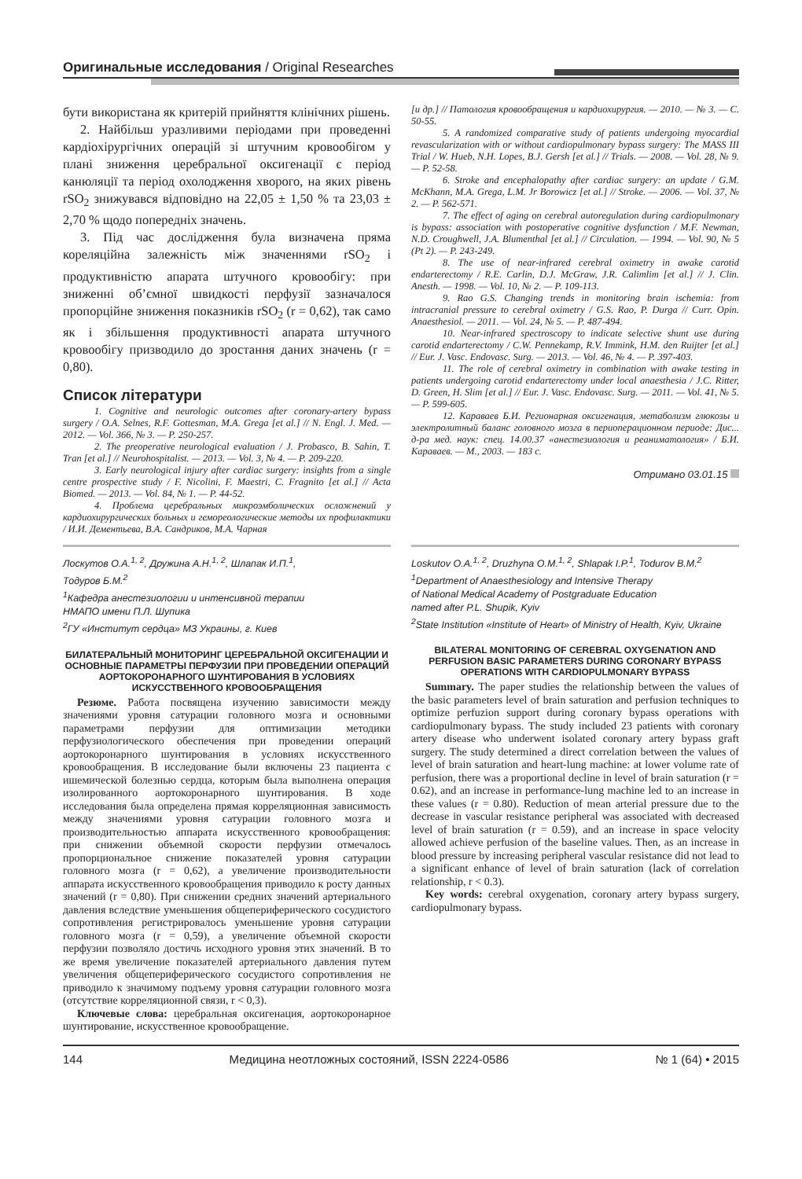Оригинальные исследования / Original Researches
бути використана як критерій прийняття клінічних рішень.
2. Найбільш уразливими періодами при проведенні кардіохірургічних операцій зі штучним кровообігом у плані зниження церебральної оксигенації є період канюляції та період охолодження хворого, на яких рівень rSO<sub>2</sub> знижувався відповідно на 22,05 ± 1,50 % та 23,03 ± 2,70 % щодо попередніх значень.
3. Під час дослідження була визначена пряма кореляційна залежність між значеннями rSO<sub>2</sub> і продуктивністю апарата штучного кровообігу: при зниженні об’ємної швидкості перфузії зазначалося пропорційне зниження показників rSO<sub>2</sub> (r = 0,62), так само як і збільшення продуктивності апарата штучного кровообігу призводило до зростання даних значень (r = 0,80).
Список літератури
1. Cognitive and neurologic outcomes after coronary-artery bypass surgery / O.A. Selnes, R.F. Gottesman, M.A. Grega [et al.] // N. Engl. J. Med. — 2012. — Vol. 366, № 3. — P. 250-257.
2. The preoperative neurological evaluation / J. Probasco, B. Sahin, T. Tran [et al.] // Neurohospitalist. — 2013. — Vol. 3, № 4. — P. 209-220.
3. Early neurological injury after cardiac surgery: insights from a single centre prospective study / F. Nicolini, F. Maestri, C. Fragnito [et al.] // Acta Biomed. — 2013. — Vol. 84, № 1. — P. 44-52.
4. Проблема церебральных микроэмболических осложнений у кардиохирургических больных и гемореологические методы их профилактики / И.И. Дементьева, В.А. Сандриков, М.А. Чарная
[и др.] // Патология кровообращения и кардиохирургия. — 2010. — № 3. — С. 50-55.
5. A randomized comparative study of patients undergoing myocardial revascularization with or without cardiopulmonary bypass surgery: The MASS III Trial / W. Hueb, N.H. Lopes, B.J. Gersh [et al.] // Trials. — 2008. — Vol. 28, № 9. — P. 52-58.
6. Stroke and encephalopathy after cardiac surgery: an update / G.M. McKhann, M.A. Grega, L.M. Jr Borowicz [et al.] // Stroke. — 2006. — Vol. 37, № 2. — P. 562-571.
7. The effect of aging on cerebral autoregulation during cardiopulmonary is bypass: association with postoperative cognitive dysfunction / M.F. Newman, N.D. Croughwell, J.A. Blumenthal [et al.] // Circulation. — 1994. — Vol. 90, № 5 (Pt 2). — P. 243-249.
8. The use of near-infrared cerebral oximetry in awake carotid endarterectomy / R.E. Carlin, D.J. McGraw, J.R. Calimlim [et al.] // J. Clin. Anesth. — 1998. — Vol. 10, № 2. — P. 109-113.
9. Rao G.S. Changing trends in monitoring brain ischemia: from intracranial pressure to cerebral oximetry / G.S. Rao, P. Durga // Curr. Opin. Anaesthesiol. — 2011. — Vol. 24, № 5. — P. 487-494.
10. Near-infrared spectroscopy to indicate selective shunt use during carotid endarterectomy / C.W. Pennekamp, R.V. Immink, H.M. den Ruijter [et al.] // Eur. J. Vasc. Endovasc. Surg. — 2013. — Vol. 46, № 4. — P. 397-403.
11. The role of cerebral oximetry in combination with awake testing in patients undergoing carotid endarterectomy under local anaesthesia / J.C. Ritter, D. Green, H. Slim [et al.] // Eur. J. Vasc. Endovasc. Surg. — 2011. — Vol. 41, № 5. — P. 599-605.
12. Караваев Б.И. Регионарная оксигенация, метаболизм глюкозы и электролитный баланс головного мозга в периоперационном периоде: Дис... д-ра мед. наук: спец. 14.00.37 «анестезиология и реаниматология» / Б.И. Караваев. — М., 2003. — 183 с.
Отримано 03.01.15
Лоскутов О.А.<sup>1, 2</sup>, Дружина А.Н.<sup>1, 2</sup>, Шлапак И.П.<sup>1</sup>,
Тодуров Б.М.<sup>2</sup>
<sup>1</sup> Кафедра анестезиологии и интенсивной терапии
НМАПО имени П.Л. Шупика
<sup>2</sup> ГУ «Институт сердца» МЗ Украины, г. Киев
БИЛАТЕРАЛЬНЫЙ МОНИТОРИНГ ЦЕРЕБРАЛЬНОЙ ОКСИГЕНАЦИИ И ОСНОВНЫЕ ПАРАМЕТРЫ ПЕРФУЗИИ ПРИ ПРОВЕДЕНИИ ОПЕРАЦИЙ АОРТОКОРОНАРНОГО ШУНТИРОВАНИЯ В УСЛОВИЯХ ИСКУССТВЕННОГО КРОВООБРАЩЕНИЯ
Резюме. Работа посвящена изучению зависимости между значениями уровня сатурации головного мозга и основными параметрами перфузии для оптимизации методики перфузиологического обеспечения при проведении операций аортокоронарного шунтирования в условиях искусственного кровообращения. В исследование были включены 23 пациента с ишемической болезнью сердца, которым была выполнена операция изолированного аортокоронарного шунтирования. В ходе исследования была определена прямая корреляционная зависимость между значениями уровня сатурации головного мозга и производительностью аппарата искусственного кровообращения: при снижении объемной скорости перфузии отмечалось пропорциональное снижение показателей уровня сатурации головного мозга (r = 0,62), а увеличение производительности аппарата искусственного кровообращения приводило к росту данных значений (r = 0,80). При снижении средних значений артериального давления вследствие уменьшения общепериферического сосудистого сопротивления регистрировалось уменьшение уровня сатурации головного мозга (r = 0,59), а увеличение объемной скорости перфузии позволяло достичь исходного уровня этих значений. В то же время увеличение показателей артериального давления путем увеличения общепериферического сосудистого сопротивления не приводило к значимому подъему уровня сатурации головного мозга (отсутствие корреляционной связи, r < 0,3).
Ключевые слова: церебральная оксигенация, аортокоронарное шунтирование, искусственное кровообращение.
Loskutov O.A.<sup>1, 2</sup>, Druzhyna O.M.<sup>1, 2</sup>, Shlapak I.P.<sup>1</sup>, Todurov B.M.<sup>2</sup>
<sup>1</sup> Department of Anaesthesiology and Intensive Therapy
of National Medical Academy of Postgraduate Education
named after P.L. Shupik, Kyiv
<sup>2</sup> State Institution «Institute of Heart» of Ministry of Health, Kyiv, Ukraine
BILATERAL MONITORING OF CEREBRAL OXYGENATION AND PERFUSION BASIC PARAMETERS DURING CORONARY BYPASS OPERATIONS WITH CARDIOPULMONARY BYPASS
Summary. The paper studies the relationship between the values of the basic parameters level of brain saturation and perfusion techniques to optimize perfuzion support during coronary bypass operations with cardiopulmonary bypass. The study included 23 patients with coronary artery disease who underwent isolated coronary artery bypass graft surgery. The study determined a direct correlation between the values of level of brain saturation and heart-lung machine: at lower volume rate of perfusion, there was a proportional decline in level of brain saturation (r = 0.62), and an increase in performance-lung machine led to an increase in these values (r = 0.80). Reduction of mean arterial pressure due to the decrease in vascular resistance peripheral was associated with decreased level of brain saturation (r = 0.59), and an increase in space velocity allowed achieve perfusion of the baseline values. Then, as an increase in blood pressure by increasing peripheral vascular resistance did not lead to a significant enhance of level of brain saturation (lack of correlation relationship, r < 0.3).
Key words: cerebral oxygenation, coronary artery bypass surgery, cardiopulmonary bypass.
144 Медицина неотложных состояний, ISSN 2224-0586 № 1 (64) • 2015